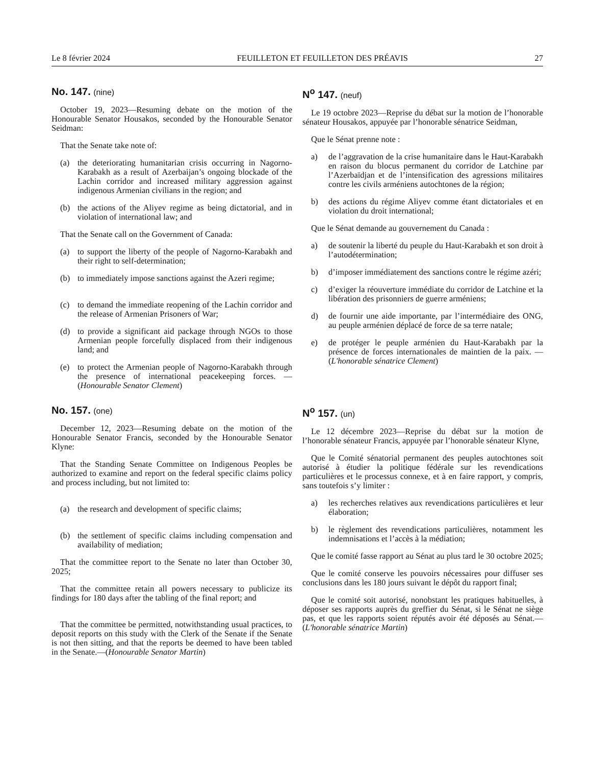Le 8 février 2024 FEUILLETON ET FEUILLETON DES PRÉAVIS 27
No. 147. (nine)
October 19, 2023—Resuming debate on the motion of the Honourable Senator Housakos, seconded by the Honourable Senator Seidman:
That the Senate take note of:
(a) the deteriorating humanitarian crisis occurring in Nagorno-Karabakh as a result of Azerbaijan’s ongoing blockade of the Lachin corridor and increased military aggression against indigenous Armenian civilians in the region; and
(b) the actions of the Aliyev regime as being dictatorial, and in violation of international law; and
That the Senate call on the Government of Canada:
(a) to support the liberty of the people of Nagorno-Karabakh and their right to self-determination;
(b) to immediately impose sanctions against the Azeri regime;
(c) to demand the immediate reopening of the Lachin corridor and the release of Armenian Prisoners of War;
(d) to provide a significant aid package through NGOs to those Armenian people forcefully displaced from their indigenous land; and
(e) to protect the Armenian people of Nagorno-Karabakh through the presence of international peacekeeping forces. —(Honourable Senator Clement)
N<sup>o</sup> 147. (neuf)
Le 19 octobre 2023—Reprise du débat sur la motion de l’honorable sénateur Housakos, appuyée par l’honorable sénatrice Seidman,
Que le Sénat prenne note :
a) de l’aggravation de la crise humanitaire dans le Haut-Karabakh en raison du blocus permanent du corridor de Latchine par l’Azerbaïdjan et de l’intensification des agressions militaires contre les civils arméniens autochtones de la région;
b) des actions du régime Aliyev comme étant dictatoriales et en violation du droit international;
Que le Sénat demande au gouvernement du Canada :
a) de soutenir la liberté du peuple du Haut-Karabakh et son droit à l’autodétermination;
b) d’imposer immédiatement des sanctions contre le régime azéri;
c) d’exiger la réouverture immédiate du corridor de Latchine et la libération des prisonniers de guerre arméniens;
d) de fournir une aide importante, par l’intermédiaire des ONG, au peuple arménien déplacé de force de sa terre natale;
e) de protéger le peuple arménien du Haut-Karabakh par la présence de forces internationales de maintien de la paix. —(L'honorable sénatrice Clement)
No. 157. (one)
December 12, 2023—Resuming debate on the motion of the Honourable Senator Francis, seconded by the Honourable Senator Klyne:
That the Standing Senate Committee on Indigenous Peoples be authorized to examine and report on the federal specific claims policy and process including, but not limited to:
(a) the research and development of specific claims;
(b) the settlement of specific claims including compensation and availability of mediation;
That the committee report to the Senate no later than October 30, 2025;
That the committee retain all powers necessary to publicize its findings for 180 days after the tabling of the final report; and
That the committee be permitted, notwithstanding usual practices, to deposit reports on this study with the Clerk of the Senate if the Senate is not then sitting, and that the reports be deemed to have been tabled in the Senate.—(Honourable Senator Martin)
N<sup>o</sup> 157. (un)
Le 12 décembre 2023—Reprise du débat sur la motion de l’honorable sénateur Francis, appuyée par l’honorable sénateur Klyne,
Que le Comité sénatorial permanent des peuples autochtones soit autorisé à étudier la politique fédérale sur les revendications particulières et le processus connexe, et à en faire rapport, y compris, sans toutefois s’y limiter :
a) les recherches relatives aux revendications particulières et leur élaboration;
b) le règlement des revendications particulières, notamment les indemnisations et l’accès à la médiation;
Que le comité fasse rapport au Sénat au plus tard le 30 octobre 2025;
Que le comité conserve les pouvoirs nécessaires pour diffuser ses conclusions dans les 180 jours suivant le dépôt du rapport final;
Que le comité soit autorisé, nonobstant les pratiques habituelles, à déposer ses rapports auprès du greffier du Sénat, si le Sénat ne siège pas, et que les rapports soient réputés avoir été déposés au Sénat.—(L'honorable sénatrice Martin)